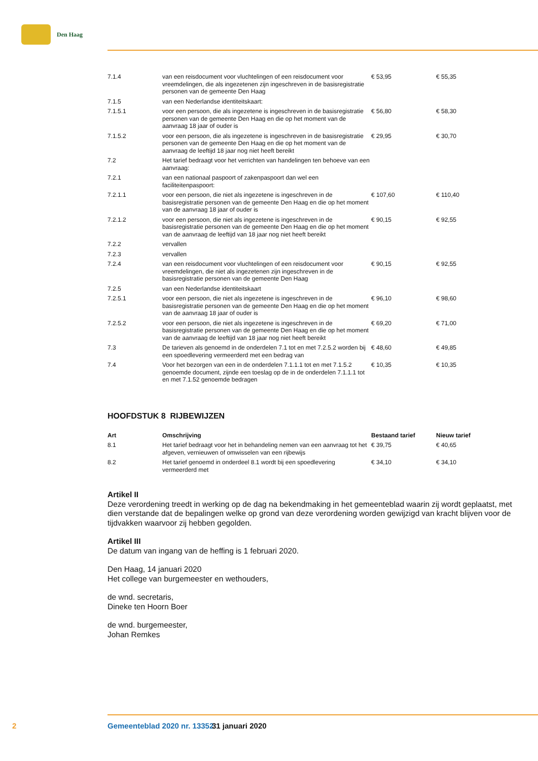Den Haag
| 7.1.4 | van een reisdocument voor vluchtelingen of een reisdocument voor vreemdelingen, die als ingezetenen zijn ingeschreven in de basisregistratie personen van de gemeente Den Haag | € 53,95 | € 55,35 |
| 7.1.5 | van een Nederlandse identiteitskaart: | | |
| 7.1.5.1 | voor een persoon, die als ingezetene is ingeschreven in de basisregistratie personen van de gemeente Den Haag en die op het moment van de aanvraag 18 jaar of ouder is | € 56,80 | € 58,30 |
| 7.1.5.2 | voor een persoon, die als ingezetene is ingeschreven in de basisregistratie personen van de gemeente Den Haag en die op het moment van de aanvraag de leeftijd 18 jaar nog niet heeft bereikt | € 29,95 | € 30,70 |
| 7.2 | Het tarief bedraagt voor het verrichten van handelingen ten behoeve van een aanvraag: | | |
| 7.2.1 | van een nationaal paspoort of zakenpaspoort dan wel een faciliteitenpaspoort: | | |
| 7.2.1.1 | voor een persoon, die niet als ingezetene is ingeschreven in de basisregistratie personen van de gemeente Den Haag en die op het moment van de aanvraag 18 jaar of ouder is | € 107,60 | € 110,40 |
| 7.2.1.2 | voor een persoon, die niet als ingezetene is ingeschreven in de basisregistratie personen van de gemeente Den Haag en die op het moment van de aanvraag de leeftijd van 18 jaar nog niet heeft bereikt | € 90,15 | € 92,55 |
| 7.2.2 | vervallen | | |
| 7.2.3 | vervallen | | |
| 7.2.4 | van een reisdocument voor vluchtelingen of een reisdocument voor vreemdelingen, die niet als ingezetenen zijn ingeschreven in de basisregistratie personen van de gemeente Den Haag | € 90,15 | € 92,55 |
| 7.2.5 | van een Nederlandse identiteitskaart | | |
| 7.2.5.1 | voor een persoon, die niet als ingezetene is ingeschreven in de basisregistratie personen van de gemeente Den Haag en die op het moment van de aanvraag 18 jaar of ouder is | € 96,10 | € 98,60 |
| 7.2.5.2 | voor een persoon, die niet als ingezetene is ingeschreven in de basisregistratie personen van de gemeente Den Haag en die op het moment van de aanvraag de leeftijd van 18 jaar nog niet heeft bereikt | € 69,20 | € 71,00 |
| 7.3 | De tarieven als genoemd in de onderdelen 7.1 tot en met 7.2.5.2 worden bij een spoedlevering vermeerderd met een bedrag van | € 48,60 | € 49,85 |
| 7.4 | Voor het bezorgen van een in de onderdelen 7.1.1.1 tot en met 7.1.5.2 genoemde document, zijnde een toeslag op de in de onderdelen 7.1.1.1 tot en met 7.1.52 genoemde bedragen | € 10,35 | € 10,35 |
HOOFDSTUK 8 RIJBEWIJZEN
| Art | Omschrijving | Bestaand tarief | Nieuw tarief |
| --- | --- | --- | --- |
| 8.1 | Het tarief bedraagt voor het in behandeling nemen van een aanvraag tot het afgeven, vernieuwen of omwisselen van een rijbewijs | € 39,75 | € 40,65 |
| 8.2 | Het tarief genoemd in onderdeel 8.1 wordt bij een spoedlevering vermeerderd met | € 34,10 | € 34,10 |
Artikel II
Deze verordening treedt in werking op de dag na bekendmaking in het gemeenteblad waarin zij wordt geplaatst, met dien verstande dat de bepalingen welke op grond van deze verordening worden gewijzigd van kracht blijven voor de tijdvakken waarvoor zij hebben gegolden.
Artikel III
De datum van ingang van de heffing is 1 februari 2020.
Den Haag, 14 januari 2020
Het college van burgemeester en wethouders,
de wnd. secretaris,
Dineke ten Hoorn Boer
de wnd. burgemeester,
Johan Remkes
2 Gemeenteblad 2020 nr. 13352 31 januari 2020